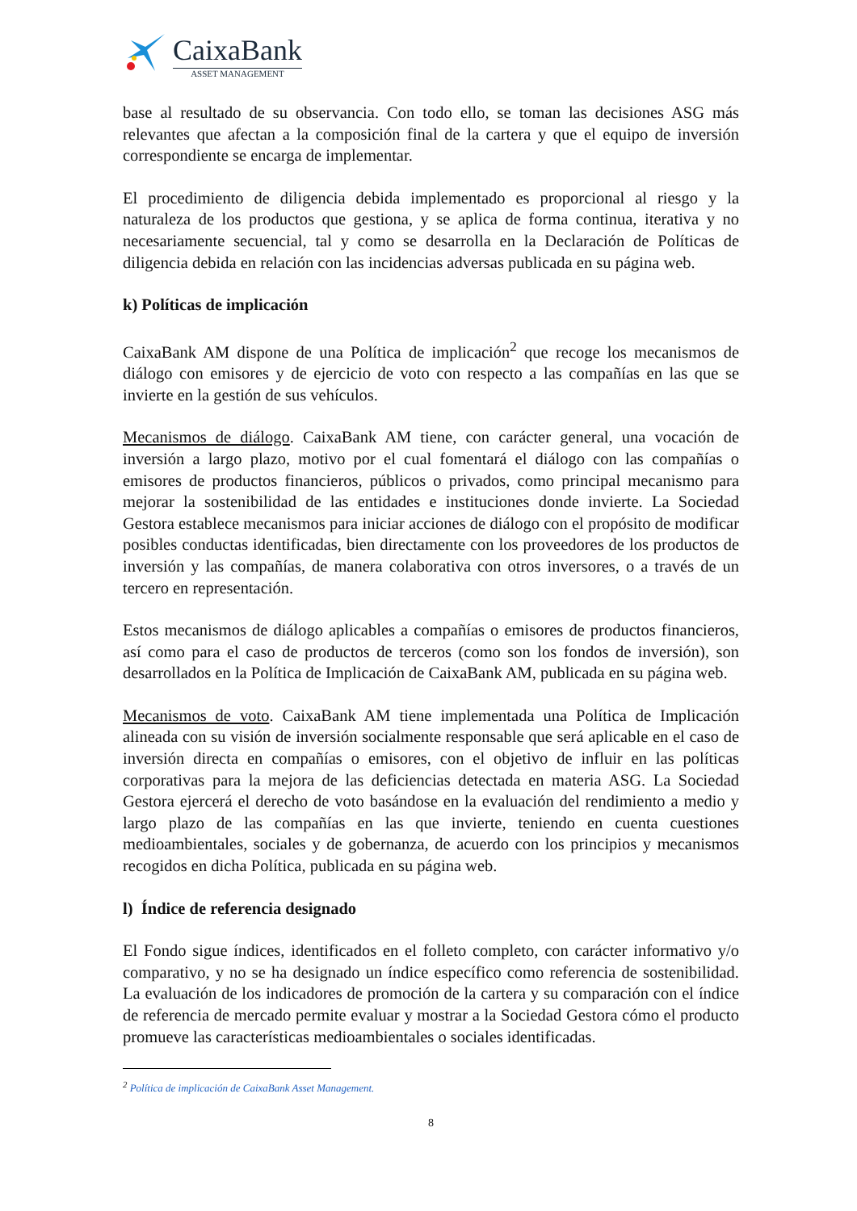CaixaBank
ASSET MANAGEMENT
base al resultado de su observancia. Con todo ello, se toman las decisiones ASG más relevantes que afectan a la composición final de la cartera y que el equipo de inversión correspondiente se encarga de implementar.
El procedimiento de diligencia debida implementado es proporcional al riesgo y la naturaleza de los productos que gestiona, y se aplica de forma continua, iterativa y no necesariamente secuencial, tal y como se desarrolla en la Declaración de Políticas de diligencia debida en relación con las incidencias adversas publicada en su página web.
k) Políticas de implicación
CaixaBank AM dispone de una Política de implicación<sup>2</sup> que recoge los mecanismos de diálogo con emisores y de ejercicio de voto con respecto a las compañías en las que se invierte en la gestión de sus vehículos.
Mecanismos de diálogo. CaixaBank AM tiene, con carácter general, una vocación de inversión a largo plazo, motivo por el cual fomentará el diálogo con las compañías o emisores de productos financieros, públicos o privados, como principal mecanismo para mejorar la sostenibilidad de las entidades e instituciones donde invierte. La Sociedad Gestora establece mecanismos para iniciar acciones de diálogo con el propósito de modificar posibles conductas identificadas, bien directamente con los proveedores de los productos de inversión y las compañías, de manera colaborativa con otros inversores, o a través de un tercero en representación.
Estos mecanismos de diálogo aplicables a compañías o emisores de productos financieros, así como para el caso de productos de terceros (como son los fondos de inversión), son desarrollados en la Política de Implicación de CaixaBank AM, publicada en su página web.
Mecanismos de voto. CaixaBank AM tiene implementada una Política de Implicación alineada con su visión de inversión socialmente responsable que será aplicable en el caso de inversión directa en compañías o emisores, con el objetivo de influir en las políticas corporativas para la mejora de las deficiencias detectada en materia ASG. La Sociedad Gestora ejercerá el derecho de voto basándose en la evaluación del rendimiento a medio y largo plazo de las compañías en las que invierte, teniendo en cuenta cuestiones medioambientales, sociales y de gobernanza, de acuerdo con los principios y mecanismos recogidos en dicha Política, publicada en su página web.
l) Índice de referencia designado
El Fondo sigue índices, identificados en el folleto completo, con carácter informativo y/o comparativo, y no se ha designado un índice específico como referencia de sostenibilidad. La evaluación de los indicadores de promoción de la cartera y su comparación con el índice de referencia de mercado permite evaluar y mostrar a la Sociedad Gestora cómo el producto promueve las características medioambientales o sociales identificadas.
<sup>2</sup> Política de implicación de CaixaBank Asset Management.
8